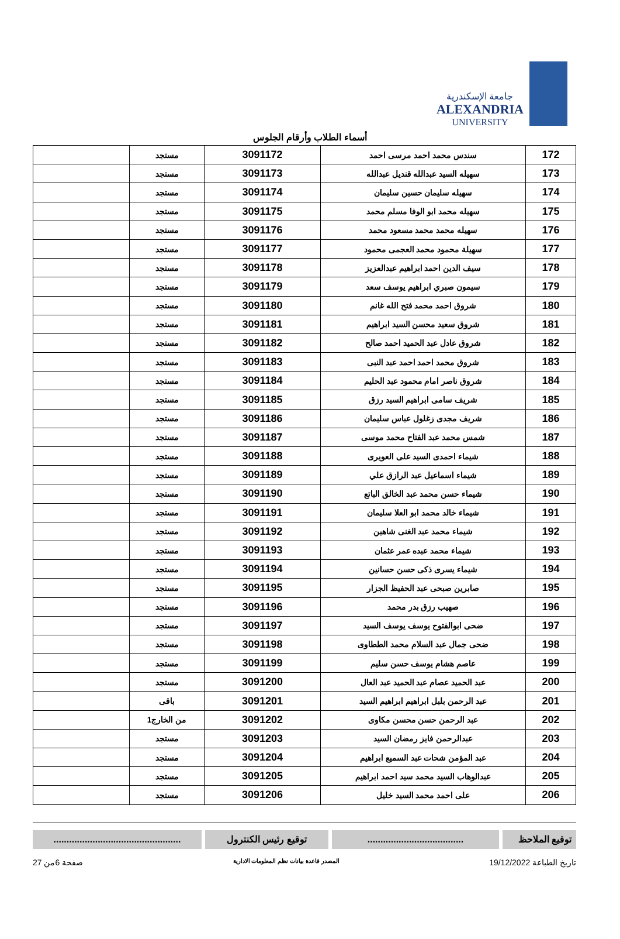جامعة الإسكندرية
ALEXANDRIA
UNIVERSITY
أسماء الطلاب وأرقام الجلوس
| 172 | سندس محمد احمد مرسى احمد | 3091172 | مستجد | |
| 173 | سهيله السيد عبدالله قنديل عبدالله | 3091173 | مستجد | |
| 174 | سهيله سليمان حسين سليمان | 3091174 | مستجد | |
| 175 | سهيله محمد ابو الوفا مسلم محمد | 3091175 | مستجد | |
| 176 | سهيله محمد محمد مسعود محمد | 3091176 | مستجد | |
| 177 | سهيلة محمود محمد العجمى محمود | 3091177 | مستجد | |
| 178 | سيف الدين احمد ابراهيم عبدالعزيز | 3091178 | مستجد | |
| 179 | سيمون صبري ابراهيم يوسف سعد | 3091179 | مستجد | |
| 180 | شروق احمد محمد فتح الله غانم | 3091180 | مستجد | |
| 181 | شروق سعيد محسن السيد ابراهيم | 3091181 | مستجد | |
| 182 | شروق عادل عبد الحميد احمد صالح | 3091182 | مستجد | |
| 183 | شروق محمد احمد احمد عبد النبى | 3091183 | مستجد | |
| 184 | شروق ناصر امام محمود عبد الحليم | 3091184 | مستجد | |
| 185 | شريف سامى ابراهيم السيد رزق | 3091185 | مستجد | |
| 186 | شريف مجدى زغلول عباس سليمان | 3091186 | مستجد | |
| 187 | شمس محمد عبد الفتاح محمد موسى | 3091187 | مستجد | |
| 188 | شيماء احمدى السيد على العويرى | 3091188 | مستجد | |
| 189 | شيماء اسماعيل عبد الرازق علي | 3091189 | مستجد | |
| 190 | شيماء حسن محمد عبد الخالق الباتع | 3091190 | مستجد | |
| 191 | شيماء خالد محمد ابو العلا سليمان | 3091191 | مستجد | |
| 192 | شيماء محمد عبد الغنى شاهين | 3091192 | مستجد | |
| 193 | شيماء محمد عبده عمر عثمان | 3091193 | مستجد | |
| 194 | شيماء يسرى ذكى حسن حسانين | 3091194 | مستجد | |
| 195 | صابرين صبحى عبد الحفيظ الجزار | 3091195 | مستجد | |
| 196 | صهيب رزق بدر محمد | 3091196 | مستجد | |
| 197 | ضحى ابوالفتوح يوسف يوسف السيد | 3091197 | مستجد | |
| 198 | ضحى جمال عبد السلام محمد الططاوى | 3091198 | مستجد | |
| 199 | عاصم هشام يوسف حسن سليم | 3091199 | مستجد | |
| 200 | عبد الحميد عصام عبد الحميد عبد العال | 3091200 | مستجد | |
| 201 | عبد الرحمن بلبل ابراهيم ابراهيم السيد | 3091201 | باقى | |
| 202 | عبد الرحمن حسن محسن مكاوى | 3091202 | من الخارج1 | |
| 203 | عبدالرحمن فايز رمضان السيد | 3091203 | مستجد | |
| 204 | عبد المؤمن شحات عبد السميع ابراهيم | 3091204 | مستجد | |
| 205 | عبدالوهاب السيد محمد سيد احمد ابراهيم | 3091205 | مستجد | |
| 206 | على احمد محمد السيد خليل | 3091206 | مستجد | |
توقيع الملاحظ
.....................................
توقيع رئيس الكنترول .................................................
تاريخ الطباعة 19/12/2022 المصدر قاعدة بيانات نظم المعلومات الادارية صفحة 6من 27